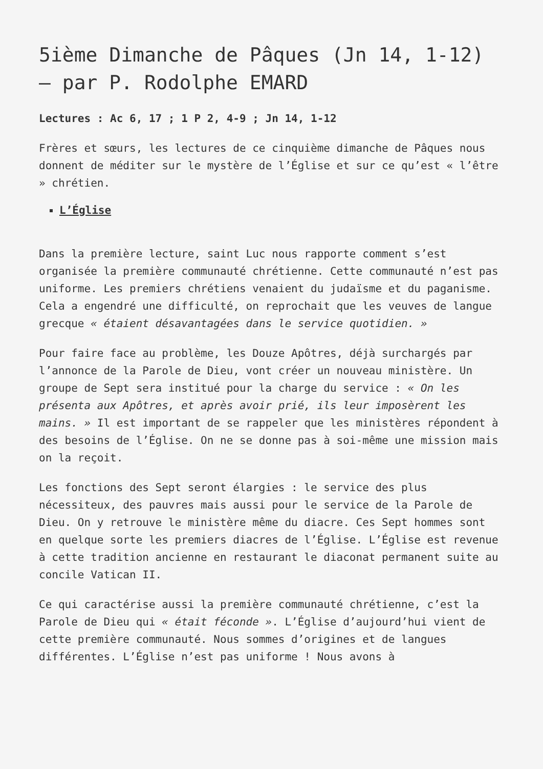5ième Dimanche de Pâques (Jn 14, 1-12) – par P. Rodolphe EMARD
Lectures : Ac 6, 17 ; 1 P 2, 4-9 ; Jn 14, 1-12
Frères et sœurs, les lectures de ce cinquième dimanche de Pâques nous donnent de méditer sur le mystère de l’Église et sur ce qu’est « l’être » chrétien.
L’Église
Dans la première lecture, saint Luc nous rapporte comment s’est organisée la première communauté chrétienne. Cette communauté n’est pas uniforme. Les premiers chrétiens venaient du judaïsme et du paganisme. Cela a engendré une difficulté, on reprochait que les veuves de langue grecque « étaient désavantagées dans le service quotidien. »
Pour faire face au problème, les Douze Apôtres, déjà surchargés par l’annonce de la Parole de Dieu, vont créer un nouveau ministère. Un groupe de Sept sera institué pour la charge du service : « On les présenta aux Apôtres, et après avoir prié, ils leur imposèrent les mains. » Il est important de se rappeler que les ministères répondent à des besoins de l’Église. On ne se donne pas à soi-même une mission mais on la reçoit.
Les fonctions des Sept seront élargies : le service des plus nécessiteux, des pauvres mais aussi pour le service de la Parole de Dieu. On y retrouve le ministère même du diacre. Ces Sept hommes sont en quelque sorte les premiers diacres de l’Église. L’Église est revenue à cette tradition ancienne en restaurant le diaconat permanent suite au concile Vatican II.
Ce qui caractérise aussi la première communauté chrétienne, c’est la Parole de Dieu qui « était féconde ». L’Église d’aujourd’hui vient de cette première communauté. Nous sommes d’origines et de langues différentes. L’Église n’est pas uniforme ! Nous avons à